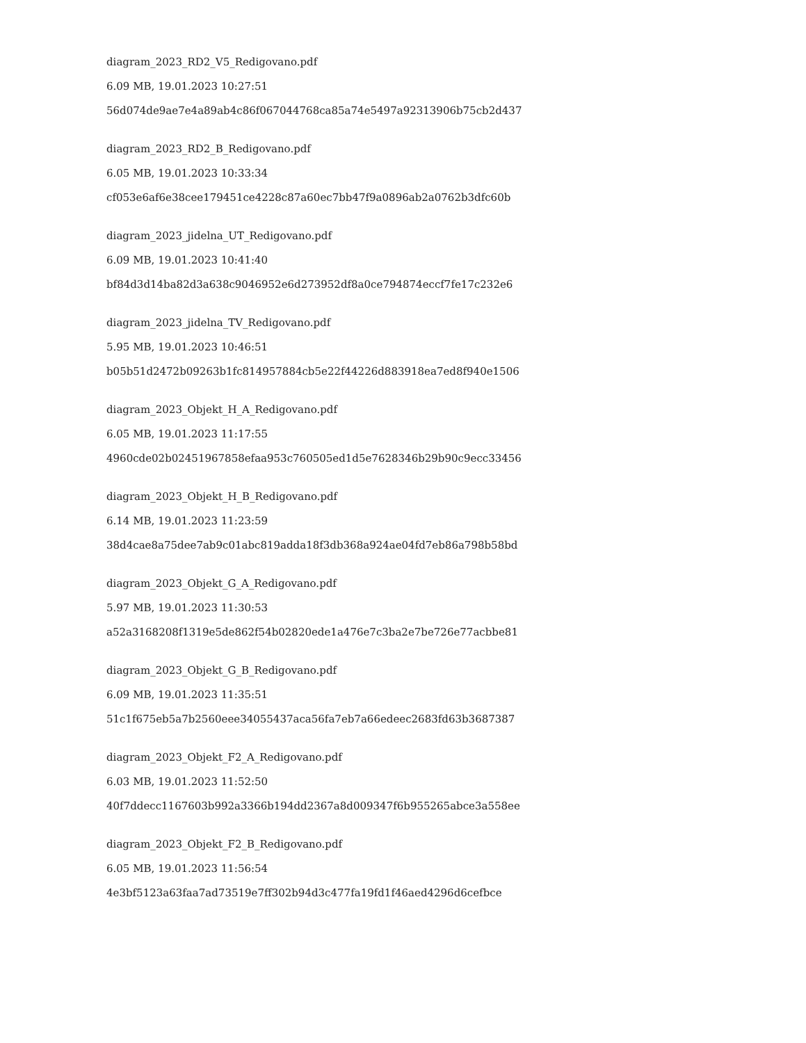diagram_2023_RD2_V5_Redigovano.pdf
6.09 MB, 19.01.2023 10:27:51
56d074de9ae7e4a89ab4c86f067044768ca85a74e5497a92313906b75cb2d437
diagram_2023_RD2_B_Redigovano.pdf
6.05 MB, 19.01.2023 10:33:34
cf053e6af6e38cee179451ce4228c87a60ec7bb47f9a0896ab2a0762b3dfc60b
diagram_2023_jidelna_UT_Redigovano.pdf
6.09 MB, 19.01.2023 10:41:40
bf84d3d14ba82d3a638c9046952e6d273952df8a0ce794874eccf7fe17c232e6
diagram_2023_jidelna_TV_Redigovano.pdf
5.95 MB, 19.01.2023 10:46:51
b05b51d2472b09263b1fc814957884cb5e22f44226d883918ea7ed8f940e1506
diagram_2023_Objekt_H_A_Redigovano.pdf
6.05 MB, 19.01.2023 11:17:55
4960cde02b02451967858efaa953c760505ed1d5e7628346b29b90c9ecc33456
diagram_2023_Objekt_H_B_Redigovano.pdf
6.14 MB, 19.01.2023 11:23:59
38d4cae8a75dee7ab9c01abc819adda18f3db368a924ae04fd7eb86a798b58bd
diagram_2023_Objekt_G_A_Redigovano.pdf
5.97 MB, 19.01.2023 11:30:53
a52a3168208f1319e5de862f54b02820ede1a476e7c3ba2e7be726e77acbbe81
diagram_2023_Objekt_G_B_Redigovano.pdf
6.09 MB, 19.01.2023 11:35:51
51c1f675eb5a7b2560eee34055437aca56fa7eb7a66edeec2683fd63b3687387
diagram_2023_Objekt_F2_A_Redigovano.pdf
6.03 MB, 19.01.2023 11:52:50
40f7ddecc1167603b992a3366b194dd2367a8d009347f6b955265abce3a558ee
diagram_2023_Objekt_F2_B_Redigovano.pdf
6.05 MB, 19.01.2023 11:56:54
4e3bf5123a63faa7ad73519e7ff302b94d3c477fa19fd1f46aed4296d6cefbce